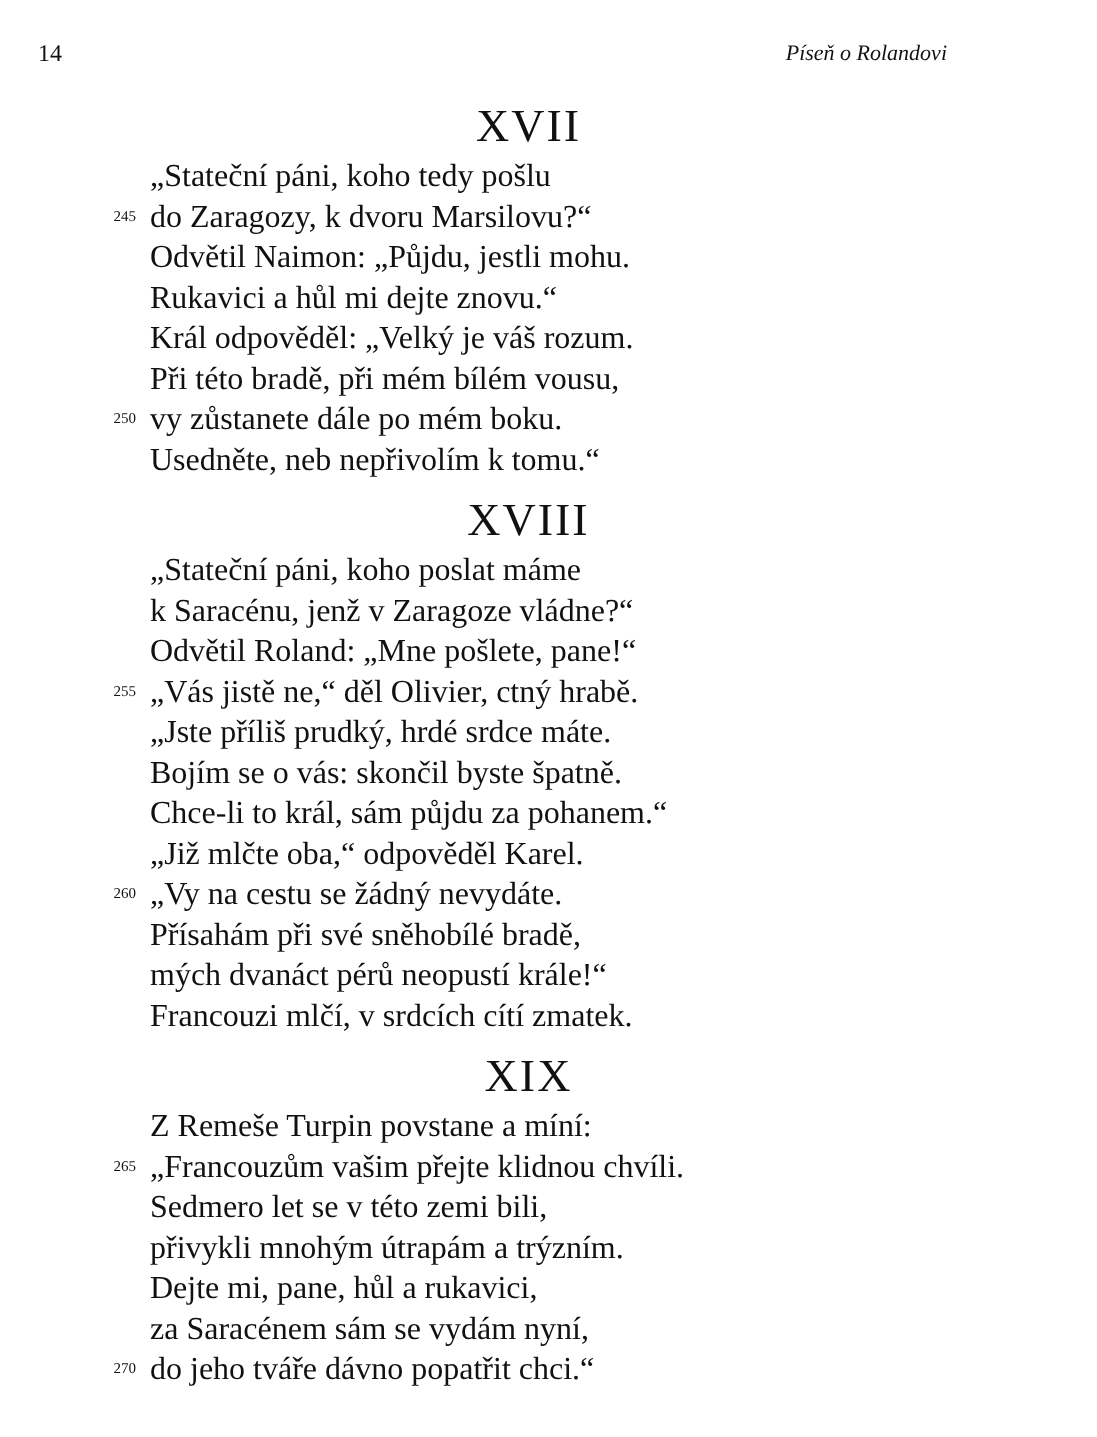14 Píseň o Rolandovi
XVII
„Stateční páni, koho tedy pošlu
245 do Zaragozy, k dvoru Marsilovu?“
Odvětil Naimon: „Půjdu, jestli mohu.
Rukavici a hůl mi dejte znovu.“
Král odpověděl: „Velký je váš rozum.
Při této bradě, při mém bílém vousu,
250 vy zůstanete dále po mém boku.
Usedněte, neb nepřivolím k tomu.“
XVIII
„Stateční páni, koho poslat máme
k Saracénu, jenž v Zaragoze vládne?“
Odvětil Roland: „Mne pošlete, pane!“
255 „Vás jistě ne,“ děl Olivier, ctný hrabě.
„Jste příliš prudký, hrdé srdce máte.
Bojím se o vás: skončil byste špatně.
Chce-li to král, sám půjdu za pohanem.“
„Již mlčte oba,“ odpověděl Karel.
260 „Vy na cestu se žádný nevydáte.
Přísahám při své sněhobílé bradě,
mých dvanáct pérů neopustí krále!“
Francouzi mlčí, v srdcích cítí zmatek.
XIX
Z Remeše Turpin povstane a míní:
265 „Francouzům vašim přejte klidnou chvíli.
Sedmero let se v této zemi bili,
přivykli mnohým útrapám a trýzním.
Dejte mi, pane, hůl a rukavici,
za Saracénem sám se vydám nyní,
270 do jeho tváře dávno popatřit chci.“